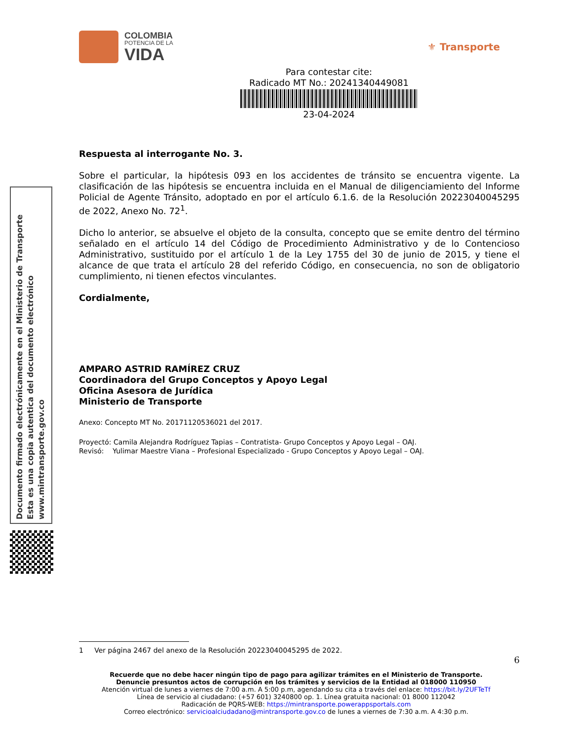COLOMBIA
POTENCIA DE LA
VIDA
⚜ Transporte
Para contestar cite:
Radicado MT No.: 20241340449081
23-04-2024
Respuesta al interrogante No. 3.
Sobre el particular, la hipótesis 093 en los accidentes de tránsito se encuentra vigente. La clasificación de las hipótesis se encuentra incluida en el Manual de diligenciamiento del Informe Policial de Agente Tránsito, adoptado en por el artículo 6.1.6. de la Resolución 20223040045295 de 2022, Anexo No. 72<sup>1</sup>.
Dicho lo anterior, se absuelve el objeto de la consulta, concepto que se emite dentro del término señalado en el artículo 14 del Código de Procedimiento Administrativo y de lo Contencioso Administrativo, sustituido por el artículo 1 de la Ley 1755 del 30 de junio de 2015, y tiene el alcance de que trata el artículo 28 del referido Código, en consecuencia, no son de obligatorio cumplimiento, ni tienen efectos vinculantes.
Cordialmente,
AMPARO ASTRID RAMÍREZ CRUZ
Coordinadora del Grupo Conceptos y Apoyo Legal
Oficina Asesora de Jurídica
Ministerio de Transporte
Anexo: Concepto MT No. 20171120536021 del 2017.
Proyectó: Camila Alejandra Rodríguez Tapias – Contratista- Grupo Conceptos y Apoyo Legal – OAJ.
Revisó: Yulimar Maestre Viana – Profesional Especializado - Grupo Conceptos y Apoyo Legal – OAJ.
Documento firmado electrónicamente en el Ministerio de Transporte
Esta es una copia autentica del documento electrónico
www.mintransporte.gov.co
1 Ver página 2467 del anexo de la Resolución 20223040045295 de 2022.
6
Recuerde que no debe hacer ningún tipo de pago para agilizar trámites en el Ministerio de Transporte.
Denuncie presuntos actos de corrupción en los trámites y servicios de la Entidad al 018000 110950
Atención virtual de lunes a viernes de 7:00 a.m. A 5:00 p.m, agendando su cita a través del enlace: https://bit.ly/2UFTeTf
Línea de servicio al ciudadano: (+57 601) 3240800 op. 1. Línea gratuita nacional: 01 8000 112042
Radicación de PQRS-WEB: https://mintransporte.powerappsportals.com
Correo electrónico: servicioalciudadano@mintransporte.gov.co de lunes a viernes de 7:30 a.m. A 4:30 p.m.